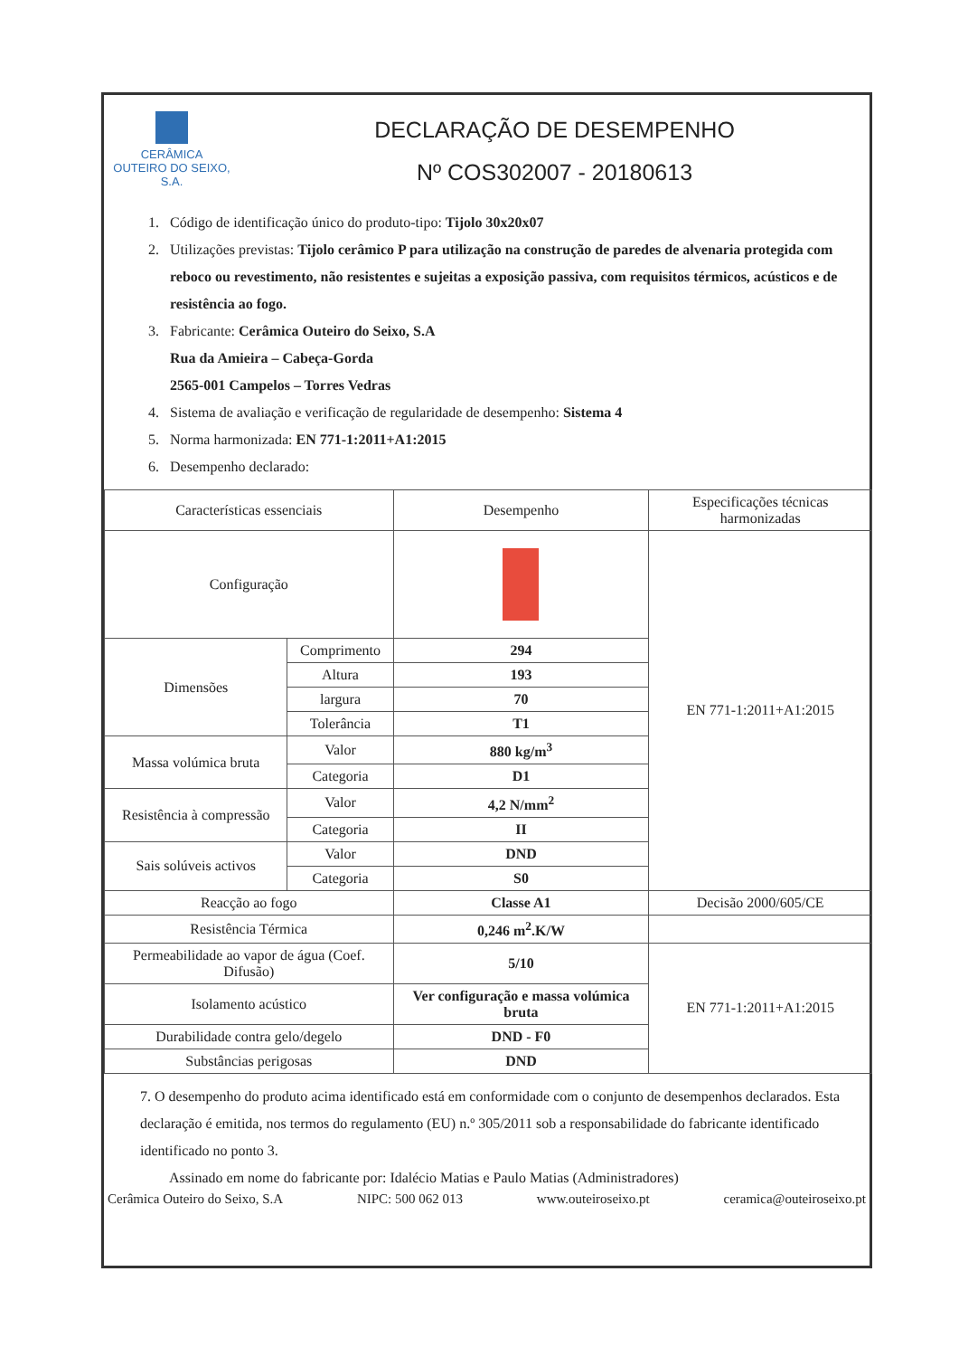CERÂMICA
OUTEIRO DO SEIXO, S.A.
DECLARAÇÃO DE DESEMPENHO
Nº COS302007 - 20180613
1. Código de identificação único do produto-tipo: Tijolo 30x20x07
2. Utilizações previstas: Tijolo cerâmico P para utilização na construção de paredes de alvenaria protegida com reboco ou revestimento, não resistentes e sujeitas a exposição passiva, com requisitos térmicos, acústicos e de resistência ao fogo.
3. Fabricante: Cerâmica Outeiro do Seixo, S.A
Rua da Amieira – Cabeça-Gorda
2565-001 Campelos – Torres Vedras
4. Sistema de avaliação e verificação de regularidade de desempenho: Sistema 4
5. Norma harmonizada: EN 771-1:2011+A1:2015
6. Desempenho declarado:
| Características essenciais | | Desempenho | Especificações técnicas harmonizadas |
| --- | --- | --- | --- |
| Configuração | | | EN 771-1:2011+A1:2015 |
| Dimensões | Comprimento | 294 | |
| | Altura | 193 | |
| | largura | 70 | |
| | Tolerância | T1 | |
| Massa volúmica bruta | Valor | 880 kg/m<sup>3</sup> | |
| | Categoria | D1 | |
| Resistência à compressão | Valor | 4,2 N/mm<sup>2</sup> | |
| | Categoria | II | |
| Sais solúveis activos | Valor | DND | |
| | Categoria | S0 | |
| Reacção ao fogo | | Classe A1 | Decisão 2000/605/CE |
| Resistência Térmica | | 0,246 m<sup>2</sup>.K/W | |
| Permeabilidade ao vapor de água (Coef. Difusão) | | 5/10 | EN 771-1:2011+A1:2015 |
| Isolamento acústico | | Ver configuração e massa volúmica bruta | |
| Durabilidade contra gelo/degelo | | DND - F0 | |
| Substâncias perigosas | | DND | |
7. O desempenho do produto acima identificado está em conformidade com o conjunto de desempenhos declarados. Esta declaração é emitida, nos termos do regulamento (EU) n.º 305/2011 sob a responsabilidade do fabricante identificado identificado no ponto 3.
Assinado em nome do fabricante por: Idalécio Matias e Paulo Matias (Administradores)
Cerâmica Outeiro do Seixo, S.A NIPC: 500 062 013 www.outeiroseixo.pt ceramica@outeiroseixo.pt